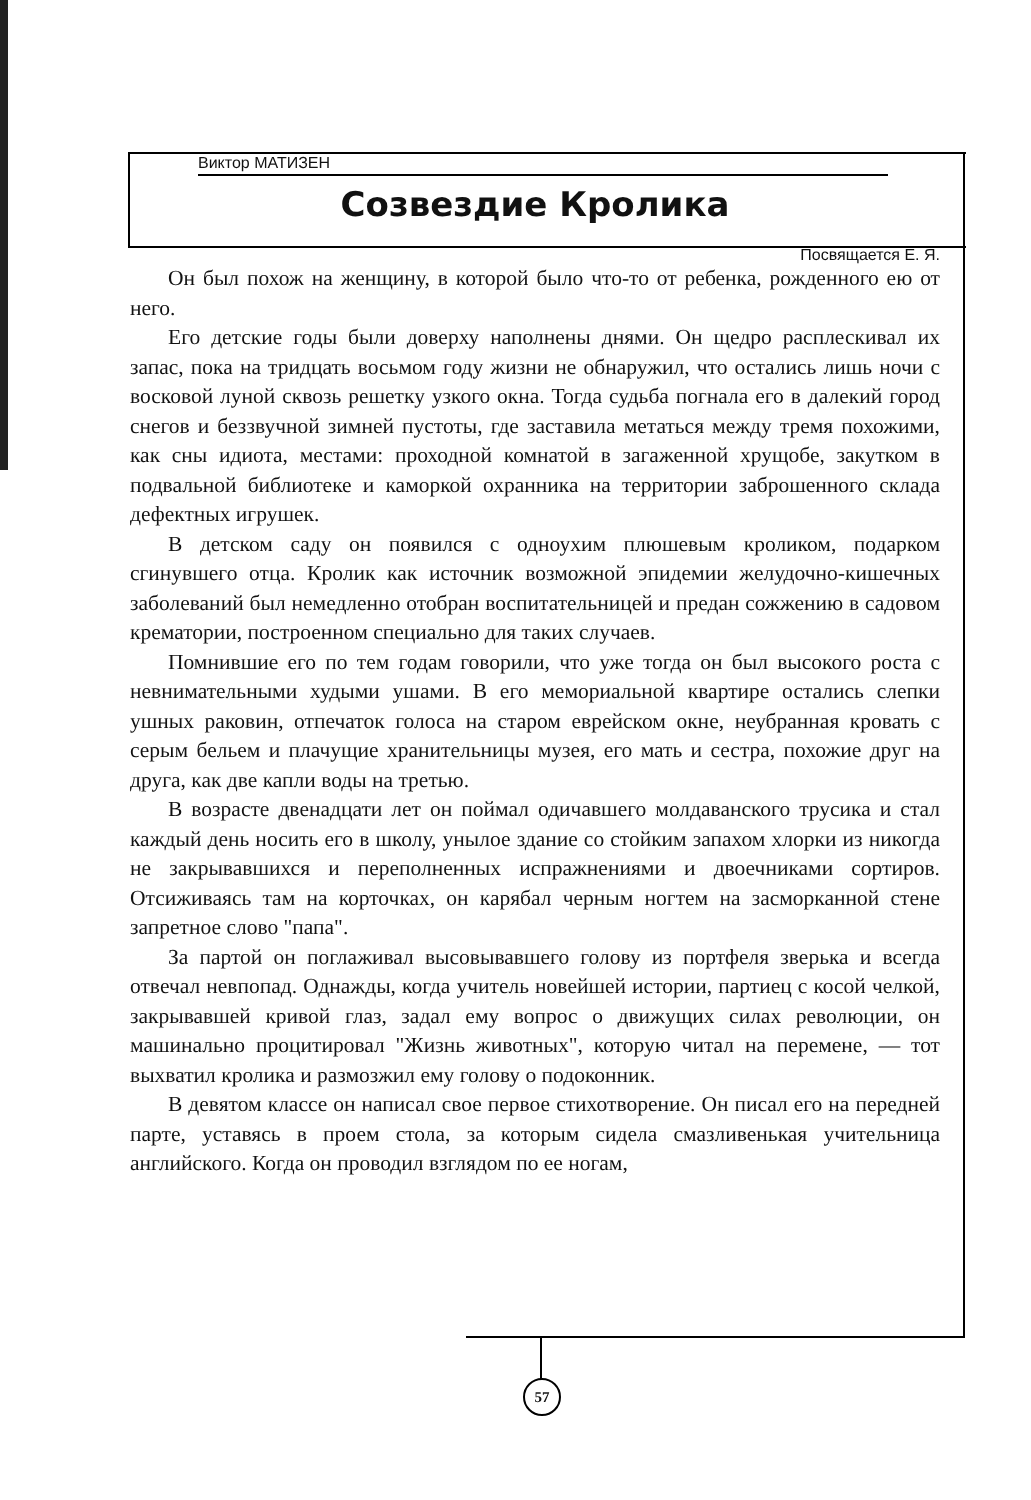Виктор МАТИЗЕН
Созвездие Кролика
Посвящается Е. Я.
Он был похож на женщину, в которой было что-то от ребенка, рожденного ею от него.
Его детские годы были доверху наполнены днями. Он щедро расплескивал их запас, пока на тридцать восьмом году жизни не обнаружил, что остались лишь ночи с восковой луной сквозь решетку узкого окна. Тогда судьба погнала его в далекий город снегов и беззвучной зимней пустоты, где заставила метаться между тремя похожими, как сны идиота, местами: проходной комнатой в загаженной хрущобе, закутком в подвальной библиотеке и каморкой охранника на территории заброшенного склада дефектных игрушек.
В детском саду он появился с одноухим плюшевым кроликом, подарком сгинувшего отца. Кролик как источник возможной эпидемии желудочно-кишечных заболеваний был немедленно отобран воспитательницей и предан сожжению в садовом крематории, построенном специально для таких случаев.
Помнившие его по тем годам говорили, что уже тогда он был высокого роста с невнимательными худыми ушами. В его мемориальной квартире остались слепки ушных раковин, отпечаток голоса на старом еврейском окне, неубранная кровать с серым бельем и плачущие хранительницы музея, его мать и сестра, похожие друг на друга, как две капли воды на третью.
В возрасте двенадцати лет он поймал одичавшего молдаванского трусика и стал каждый день носить его в школу, унылое здание со стойким запахом хлорки из никогда не закрывавшихся и переполненных испражнениями и двоечниками сортиров. Отсиживаясь там на корточках, он карябал черным ногтем на засморканной стене запретное слово "папа".
За партой он поглаживал высовывавшего голову из портфеля зверька и всегда отвечал невпопад. Однажды, когда учитель новейшей истории, партиец с косой челкой, закрывавшей кривой глаз, задал ему вопрос о движущих силах революции, он машинально процитировал "Жизнь животных", которую читал на перемене, — тот выхватил кролика и размозжил ему голову о подоконник.
В девятом классе он написал свое первое стихотворение. Он писал его на передней парте, уставясь в проем стола, за которым сидела смазливенькая учительница английского. Когда он проводил взглядом по ее ногам,
57